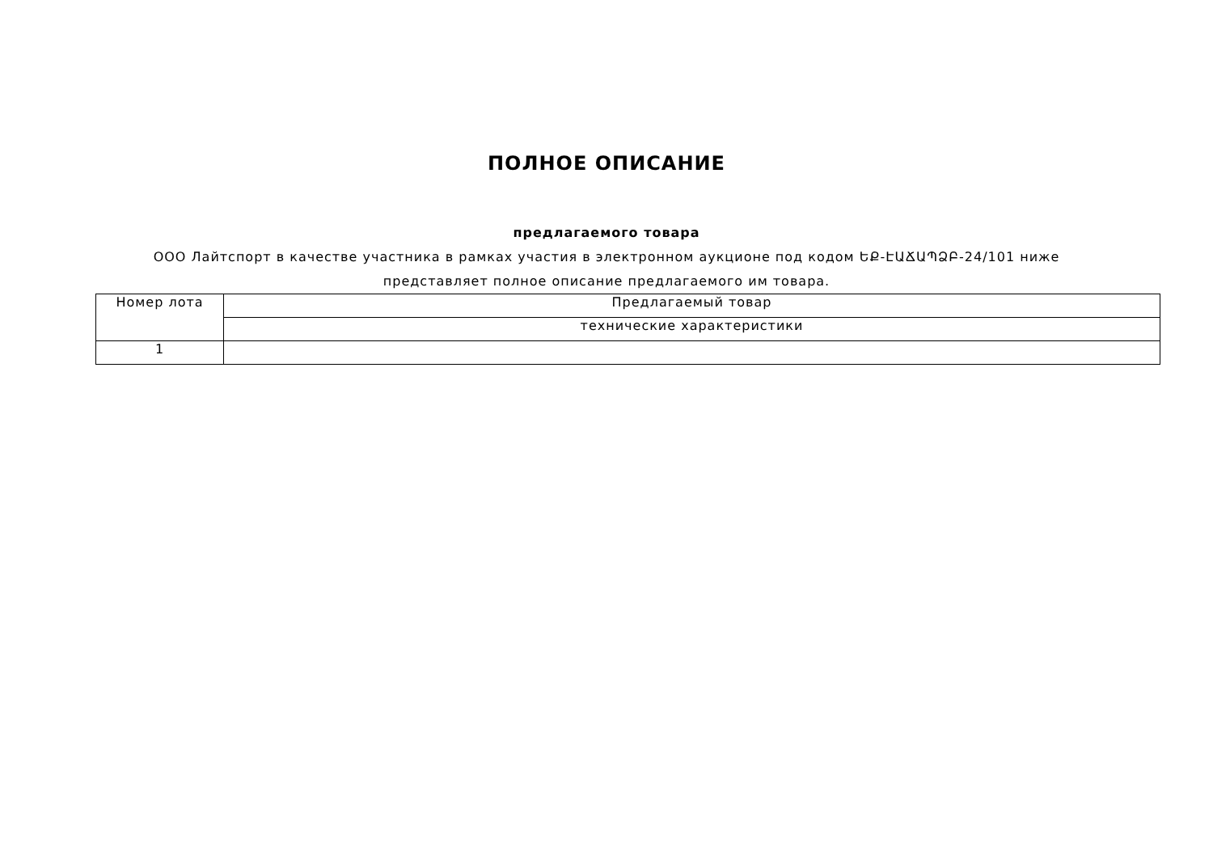ПОЛНОЕ ОПИСАНИЕ
предлагаемого товара
ООО Лайтспорт в качестве участника в рамках участия в электронном аукционе под кодом ԵՔ-ԷԱՃԱՊՁԲ-24/101 ниже представляет полное описание предлагаемого им товара.
| Номер лота | Предлагаемый товар |
| | технические характеристики |
| 1 | |